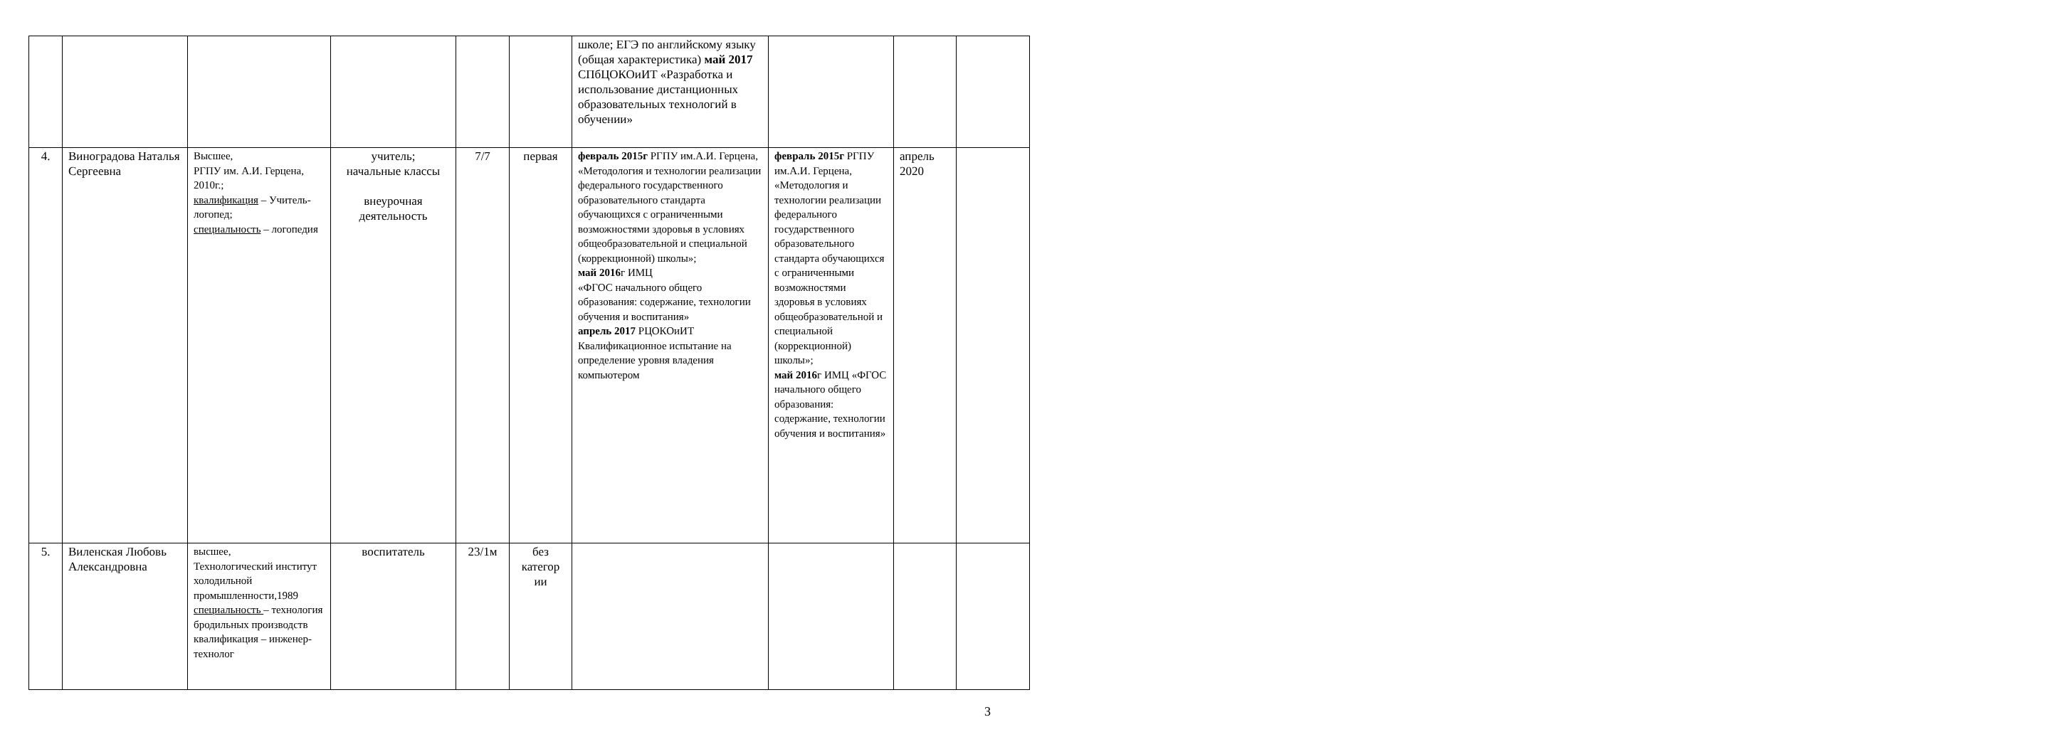| | | | | | | школе; ЕГЭ по английскому языку (общая характеристика) май 2017 СПбЦОКОиИТ «Разработка и использование дистанционных образовательных технологий в обучении» | | | |
| 4. | Виноградова Наталья Сергеевна | Высшее, РГПУ им. А.И. Герцена, 2010г.; квалификация – Учитель-логопед; специальность – логопедия | учитель; начальные классы внеурочная деятельность | 7/7 | первая | февраль 2015г РГПУ им.А.И. Герцена, «Методология и технологии реализации федерального государственного образовательного стандарта обучающихся с ограниченными возможностями здоровья в условиях общеобразовательной и специальной (коррекционной) школы»; май 2016 г ИМЦ «ФГОС начального общего образования: содержание, технологии обучения и воспитания» апрель 2017 РЦОКОиИТ Квалификационное испытание на определение уровня владения компьютером | февраль 2015г РГПУ им.А.И. Герцена, «Методология и технологии реализации федерального государственного образовательного стандарта обучающихся с ограниченными возможностями здоровья в условиях общеобразовательной и специальной (коррекционной) школы»; май 2016 г ИМЦ «ФГОС начального общего образования: содержание, технологии обучения и воспитания» | апрель 2020 | |
| 5. | Виленская Любовь Александровна | высшее, Технологический институт холодильной промышленности,1989 специальность – технология бродильных производств квалификация – инженер-технолог | воспитатель | 23/1м | без категор ии | | | | |
3